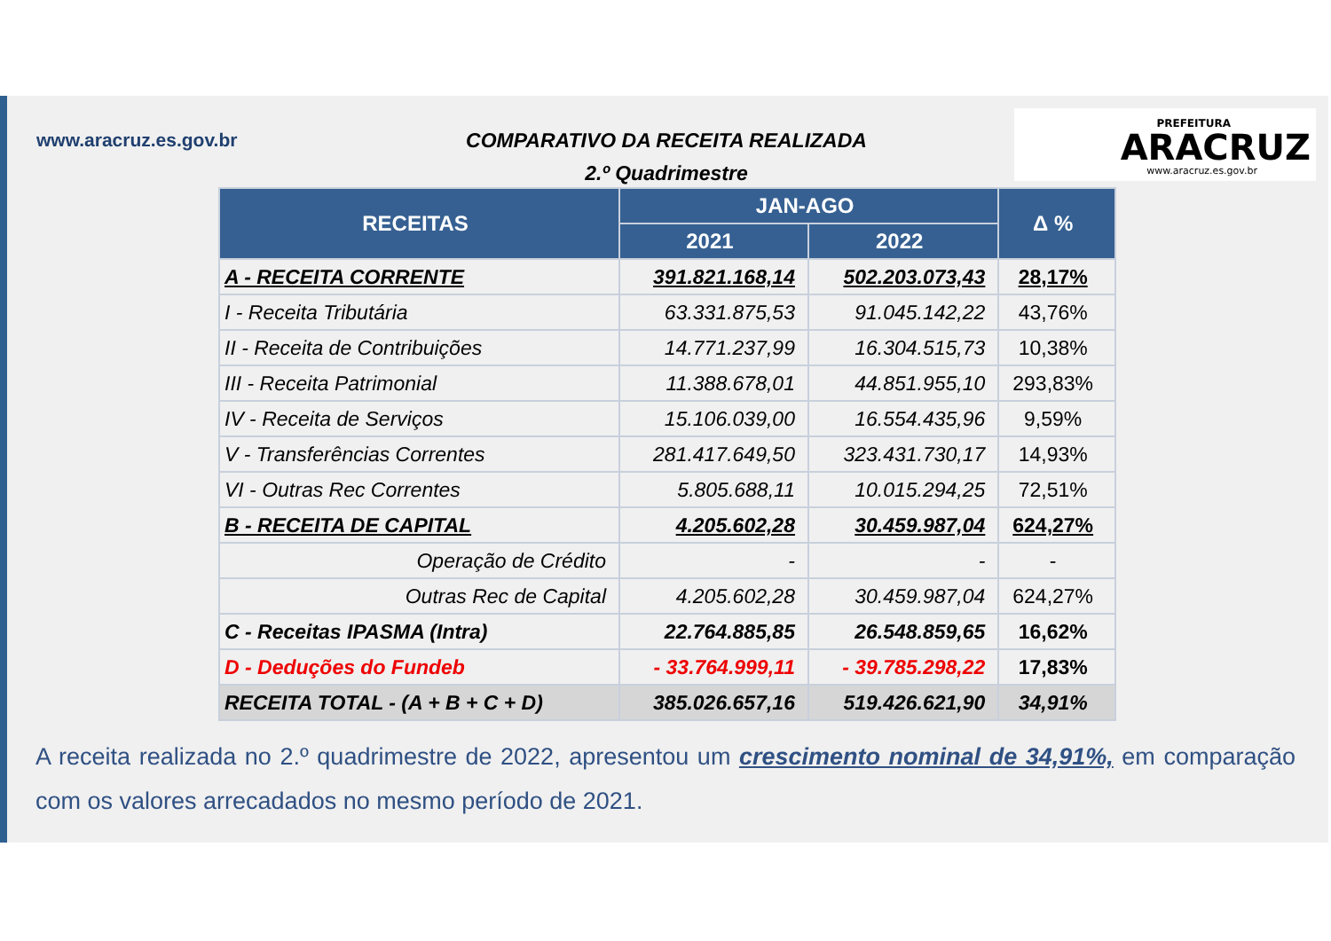www.aracruz.es.gov.br
COMPARATIVO DA RECEITA REALIZADA
2.º Quadrimestre
PREFEITURA
ARACRUZ
www.aracruz.es.gov.br
| RECEITAS | JAN-AGO | | Δ % |
| --- | --- | --- | --- |
| | 2021 | 2022 | |
| A - RECEITA CORRENTE | 391.821.168,14 | 502.203.073,43 | 28,17% |
| I - Receita Tributária | 63.331.875,53 | 91.045.142,22 | 43,76% |
| II - Receita de Contribuições | 14.771.237,99 | 16.304.515,73 | 10,38% |
| III - Receita Patrimonial | 11.388.678,01 | 44.851.955,10 | 293,83% |
| IV - Receita de Serviços | 15.106.039,00 | 16.554.435,96 | 9,59% |
| V - Transferências Correntes | 281.417.649,50 | 323.431.730,17 | 14,93% |
| VI - Outras Rec Correntes | 5.805.688,11 | 10.015.294,25 | 72,51% |
| B - RECEITA DE CAPITAL | 4.205.602,28 | 30.459.987,04 | 624,27% |
| Operação de Crédito | - | - | - |
| Outras Rec de Capital | 4.205.602,28 | 30.459.987,04 | 624,27% |
| C - Receitas IPASMA (Intra) | 22.764.885,85 | 26.548.859,65 | 16,62% |
| D - Deduções do Fundeb | - 33.764.999,11 | - 39.785.298,22 | 17,83% |
| RECEITA TOTAL - (A + B + C + D) | 385.026.657,16 | 519.426.621,90 | 34,91% |
A receita realizada no 2.º quadrimestre de 2022, apresentou um crescimento nominal de 34,91%, em comparação com os valores arrecadados no mesmo período de 2021.